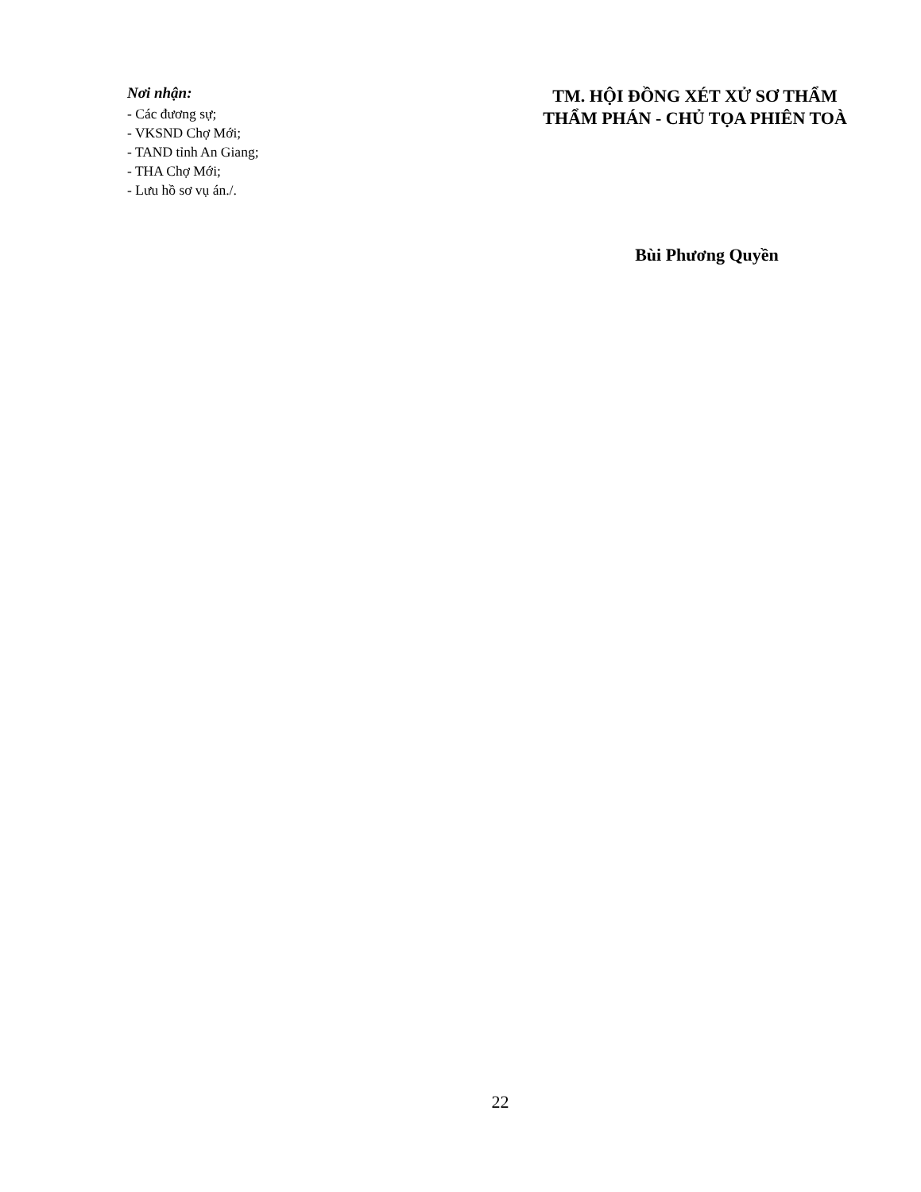Nơi nhận:
- Các đương sự;
- VKSND Chợ Mới;
- TAND tỉnh An Giang;
- THA Chợ Mới;
- Lưu hồ sơ vụ án./.
TM. HỘI ĐỒNG XÉT XỬ SƠ THẨM
THẨM PHÁN - CHỦ TỌA PHIÊN TOÀ
Bùi Phương Quyền
22